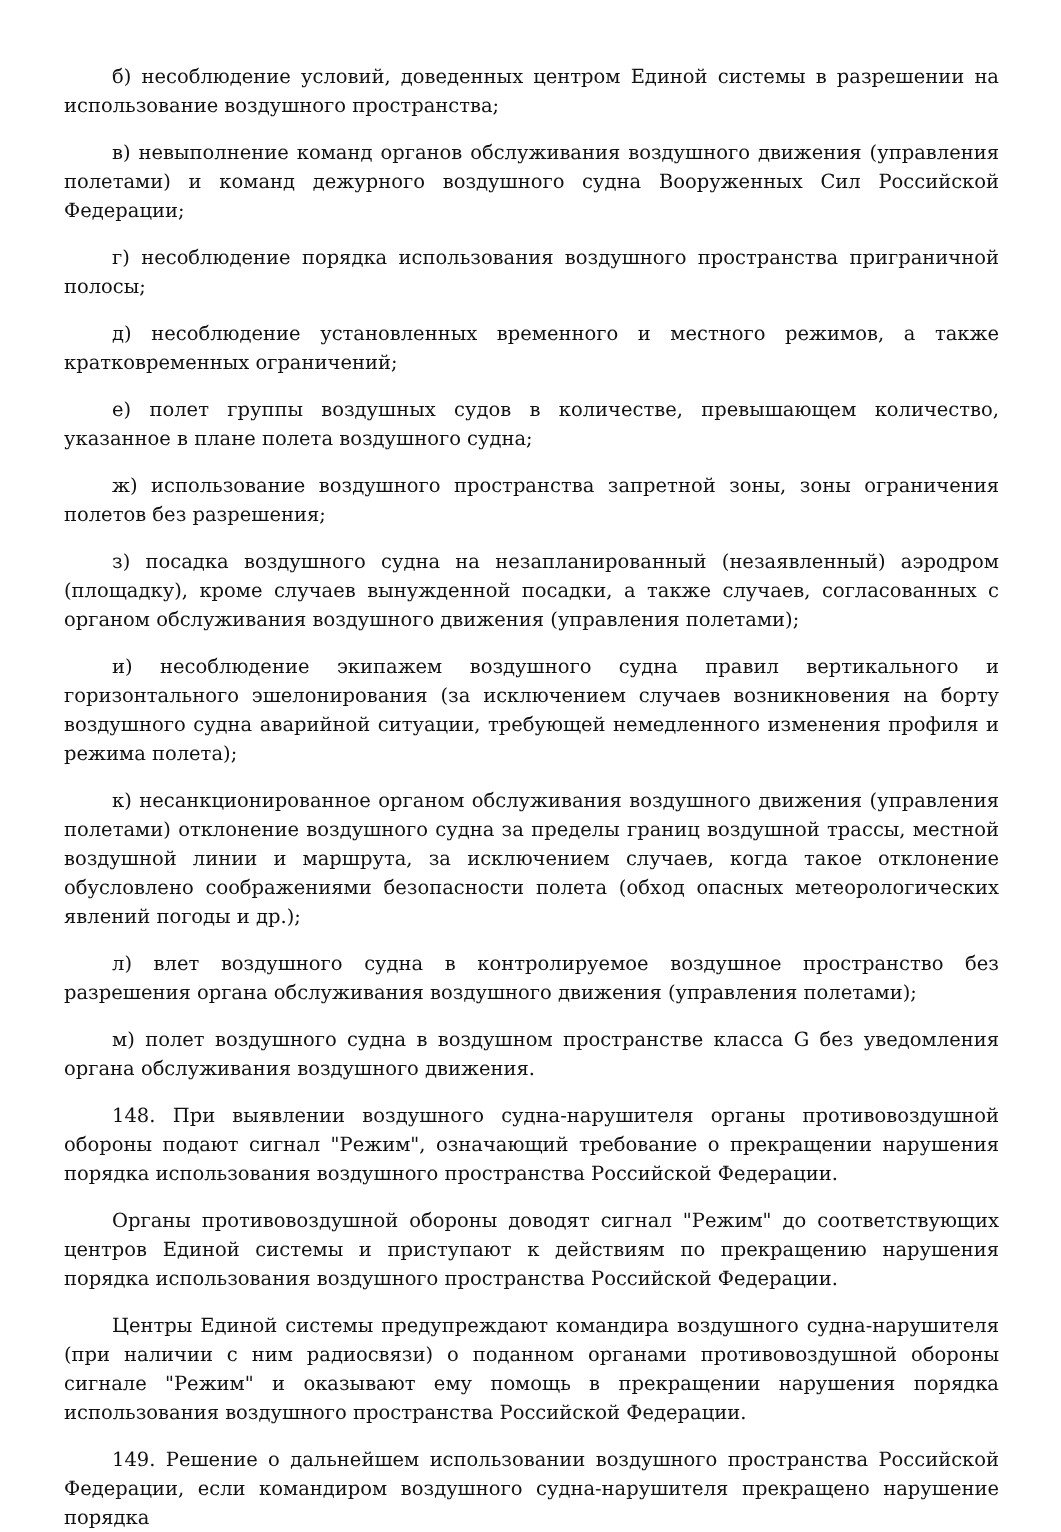б) несоблюдение условий, доведенных центром Единой системы в разрешении на использование воздушного пространства;
в) невыполнение команд органов обслуживания воздушного движения (управления полетами) и команд дежурного воздушного судна Вооруженных Сил Российской Федерации;
г) несоблюдение порядка использования воздушного пространства приграничной полосы;
д) несоблюдение установленных временного и местного режимов, а также кратковременных ограничений;
е) полет группы воздушных судов в количестве, превышающем количество, указанное в плане полета воздушного судна;
ж) использование воздушного пространства запретной зоны, зоны ограничения полетов без разрешения;
з) посадка воздушного судна на незапланированный (незаявленный) аэродром (площадку), кроме случаев вынужденной посадки, а также случаев, согласованных с органом обслуживания воздушного движения (управления полетами);
и) несоблюдение экипажем воздушного судна правил вертикального и горизонтального эшелонирования (за исключением случаев возникновения на борту воздушного судна аварийной ситуации, требующей немедленного изменения профиля и режима полета);
к) несанкционированное органом обслуживания воздушного движения (управления полетами) отклонение воздушного судна за пределы границ воздушной трассы, местной воздушной линии и маршрута, за исключением случаев, когда такое отклонение обусловлено соображениями безопасности полета (обход опасных метеорологических явлений погоды и др.);
л) влет воздушного судна в контролируемое воздушное пространство без разрешения органа обслуживания воздушного движения (управления полетами);
м) полет воздушного судна в воздушном пространстве класса G без уведомления органа обслуживания воздушного движения.
148. При выявлении воздушного судна-нарушителя органы противовоздушной обороны подают сигнал "Режим", означающий требование о прекращении нарушения порядка использования воздушного пространства Российской Федерации.
Органы противовоздушной обороны доводят сигнал "Режим" до соответствующих центров Единой системы и приступают к действиям по прекращению нарушения порядка использования воздушного пространства Российской Федерации.
Центры Единой системы предупреждают командира воздушного судна-нарушителя (при наличии с ним радиосвязи) о поданном органами противовоздушной обороны сигнале "Режим" и оказывают ему помощь в прекращении нарушения порядка использования воздушного пространства Российской Федерации.
149. Решение о дальнейшем использовании воздушного пространства Российской Федерации, если командиром воздушного судна-нарушителя прекращено нарушение порядка